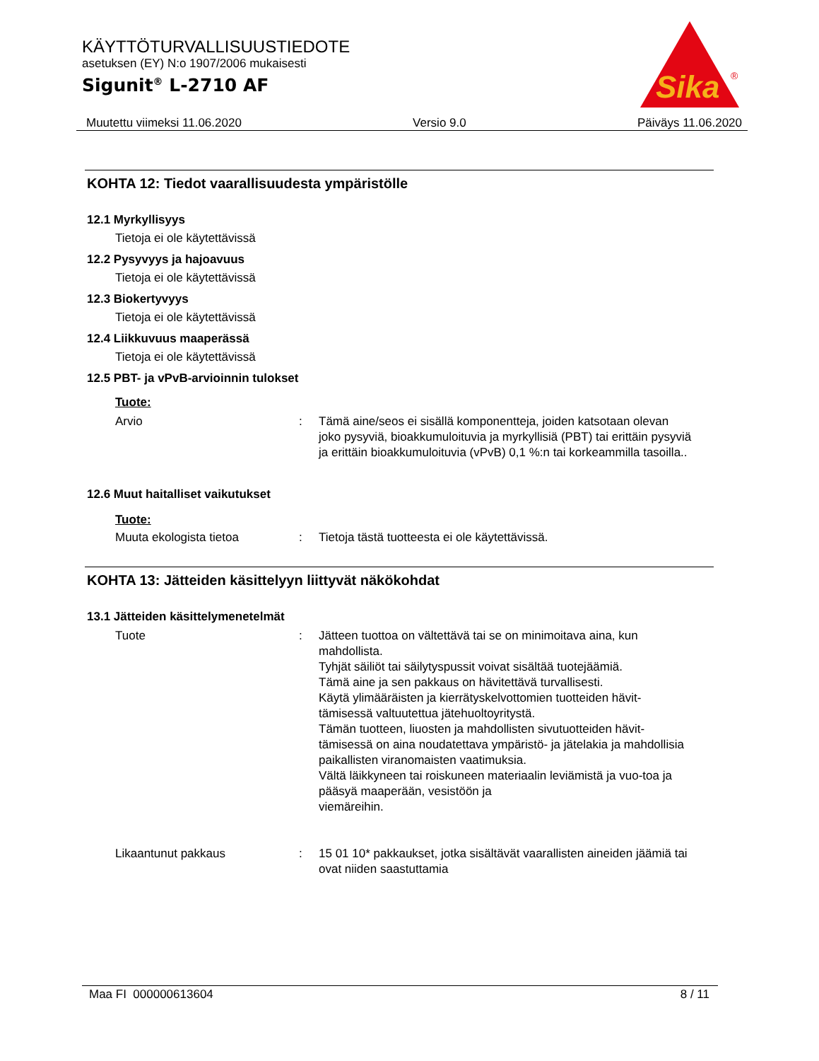KÄYTTÖTURVALLISUUSTIEDOTE
asetuksen (EY) N:o 1907/2006 mukaisesti
Sigunit<sup>®</sup> L-2710 AF
Sika
®
Muutettu viimeksi 11.06.2020 Versio 9.0 Päiväys 11.06.2020
KOHTA 12: Tiedot vaarallisuudesta ympäristölle
12.1 Myrkyllisyys
Tietoja ei ole käytettävissä
12.2 Pysyvyys ja hajoavuus
Tietoja ei ole käytettävissä
12.3 Biokertyvyys
Tietoja ei ole käytettävissä
12.4 Liikkuvuus maaperässä
Tietoja ei ole käytettävissä
12.5 PBT- ja vPvB-arvioinnin tulokset
Tuote:
Arvio: Tämä aine/seos ei sisällä komponentteja, joiden katsotaan olevan joko pysyviä, bioakkumuloituvia ja myrkyllisiä (PBT) tai erittäin pysyviä ja erittäin bioakkumuloituvia (vPvB) 0,1 %:n tai korkeammilla tasoilla..
12.6 Muut haitalliset vaikutukset
Tuote:
Muuta ekologista tietoa: Tietoja tästä tuotteesta ei ole käytettävissä.
KOHTA 13: Jätteiden käsittelyyn liittyvät näkökohdat
13.1 Jätteiden käsittelymenetelmät
Tuote: Jätteen tuottoa on vältettävä tai se on minimoitava aina, kun mahdollista.
Tyhjät säiliöt tai säilytyspussit voivat sisältää tuotejäämiä.
Tämä aine ja sen pakkaus on hävitettävä turvallisesti.
Käytä ylimääräisten ja kierrätyskelvottomien tuotteiden hävit-tämisessä valtuutettua jätehuoltoyritystä.
Tämän tuotteen, liuosten ja mahdollisten sivutuotteiden hävit-tämisessä on aina noudatettava ympäristö- ja jätelakia ja mahdollisia paikallisten viranomaisten vaatimuksia.
Vältä läikkyneen tai roiskuneen materiaalin leviämistä ja vuo-toa ja pääsyä maaperään, vesistöön ja
viemäreihin.
Likaantunut pakkaus: 15 01 10* pakkaukset, jotka sisältävät vaarallisten aineiden jäämiä tai ovat niiden saastuttamia
Maa FI 000000613604 8 / 11